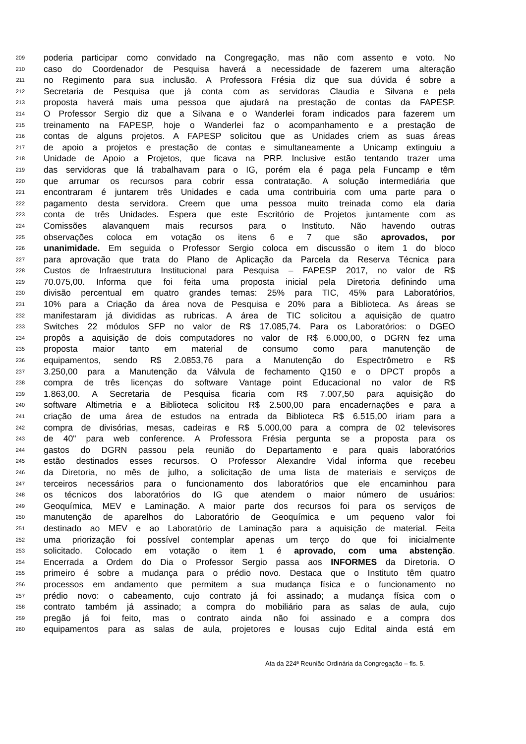209 poderia participar como convidado na Congregação, mas não com assento e voto. No
210 caso do Coordenador de Pesquisa haverá a necessidade de fazerem uma alteração
211 no Regimento para sua inclusão. A Professora Frésia diz que sua dúvida é sobre a
212 Secretaria de Pesquisa que já conta com as servidoras Claudia e Silvana e pela
213 proposta haverá mais uma pessoa que ajudará na prestação de contas da FAPESP.
214 O Professor Sergio diz que a Silvana e o Wanderlei foram indicados para fazerem um
215 treinamento na FAPESP, hoje o Wanderlei faz o acompanhamento e a prestação de
216 contas de alguns projetos. A FAPESP solicitou que as Unidades criem as suas áreas
217 de apoio a projetos e prestação de contas e simultaneamente a Unicamp extinguiu a
218 Unidade de Apoio a Projetos, que ficava na PRP. Inclusive estão tentando trazer uma
219 das servidoras que lá trabalhavam para o IG, porém ela é paga pela Funcamp e têm
220 que arrumar os recursos para cobrir essa contratação. A solução intermediária que
221 encontraram é juntarem três Unidades e cada uma contribuiria com uma parte para o
222 pagamento desta servidora. Creem que uma pessoa muito treinada como ela daria
223 conta de três Unidades. Espera que este Escritório de Projetos juntamente com as
224 Comissões alavanquem mais recursos para o Instituto. Não havendo outras
225 observações coloca em votação os itens 6 e 7 que são aprovados, por
226 unanimidade. Em seguida o Professor Sergio coloca em discussão o item 1 do bloco
227 para aprovação que trata do Plano de Aplicação da Parcela da Reserva Técnica para
228 Custos de Infraestrutura Institucional para Pesquisa – FAPESP 2017, no valor de R$
229 70.075,00. Informa que foi feita uma proposta inicial pela Diretoria definindo uma
230 divisão percentual em quatro grandes temas: 25% para TIC, 45% para Laboratórios,
231 10% para a Criação da área nova de Pesquisa e 20% para a Biblioteca. As áreas se
232 manifestaram já divididas as rubricas. A área de TIC solicitou a aquisição de quatro
233 Switches 22 módulos SFP no valor de R$ 17.085,74. Para os Laboratórios: o DGEO
234 propôs a aquisição de dois computadores no valor de R$ 6.000,00, o DGRN fez uma
235 proposta maior tanto em material de consumo como para manutenção de
236 equipamentos, sendo R$ 2.0853,76 para a Manutenção do Espectrômetro e R$
237 3.250,00 para a Manutenção da Válvula de fechamento Q150 e o DPCT propôs a
238 compra de três licenças do software Vantage point Educacional no valor de R$
239 1.863,00. A Secretaria de Pesquisa ficaria com R$ 7.007,50 para aquisição do
240 software Altimetria e a Biblioteca solicitou R$ 2.500,00 para encadernações e para a
241 criação de uma área de estudos na entrada da Biblioteca R$ 6.515,00 iriam para a
242 compra de divisórias, mesas, cadeiras e R$ 5.000,00 para a compra de 02 televisores
243 de 40" para web conference. A Professora Frésia pergunta se a proposta para os
244 gastos do DGRN passou pela reunião do Departamento e para quais laboratórios
245 estão destinados esses recursos. O Professor Alexandre Vidal informa que recebeu
246 da Diretoria, no mês de julho, a solicitação de uma lista de materiais e serviços de
247 terceiros necessários para o funcionamento dos laboratórios que ele encaminhou para
248 os técnicos dos laboratórios do IG que atendem o maior número de usuários:
249 Geoquímica, MEV e Laminação. A maior parte dos recursos foi para os serviços de
250 manutenção de aparelhos do Laboratório de Geoquímica e um pequeno valor foi
251 destinado ao MEV e ao Laboratório de Laminação para a aquisição de material. Feita
252 uma priorização foi possível contemplar apenas um terço do que foi inicialmente
253 solicitado. Colocado em votação o item 1 é aprovado, com uma abstenção.
254 Encerrada a Ordem do Dia o Professor Sergio passa aos INFORMES da Diretoria. O
255 primeiro é sobre a mudança para o prédio novo. Destaca que o Instituto têm quatro
256 processos em andamento que permitem a sua mudança física e o funcionamento no
257 prédio novo: o cabeamento, cujo contrato já foi assinado; a mudança física com o
258 contrato também já assinado; a compra do mobiliário para as salas de aula, cujo
259 pregão já foi feito, mas o contrato ainda não foi assinado e a compra dos
260 equipamentos para as salas de aula, projetores e lousas cujo Edital ainda está em
Ata da 224ª Reunião Ordinária da Congregação – fls. 5.